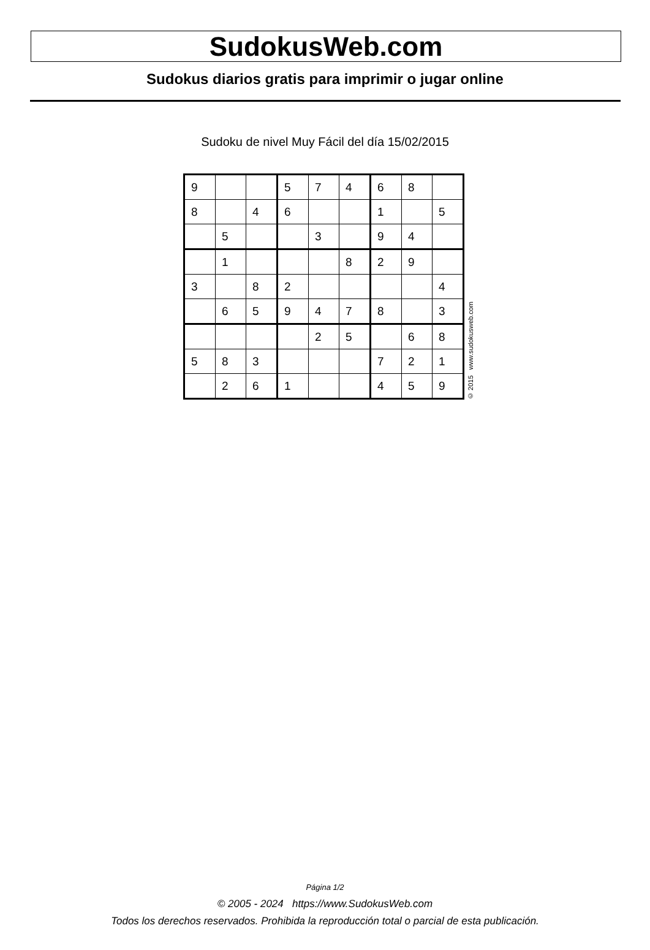SudokusWeb.com
Sudokus diarios gratis para imprimir o jugar online
Sudoku de nivel Muy Fácil del día 15/02/2015
| 9 | | | 5 | 7 | 4 | 6 | 8 | |
| 8 | | 4 | 6 | | | 1 | | 5 |
| | 5 | | | 3 | | 9 | 4 | |
| | 1 | | | | 8 | 2 | 9 | |
| 3 | | 8 | 2 | | | | | 4 |
| | 6 | 5 | 9 | 4 | 7 | 8 | | 3 |
| | | | | 2 | 5 | | 6 | 8 |
| 5 | 8 | 3 | | | | 7 | 2 | 1 |
| | 2 | 6 | 1 | | | 4 | 5 | 9 |
© 2015 www.sudokusweb.com
Página 1/2
© 2005 - 2024 https://www.SudokusWeb.com
Todos los derechos reservados. Prohibida la reproducción total o parcial de esta publicación.